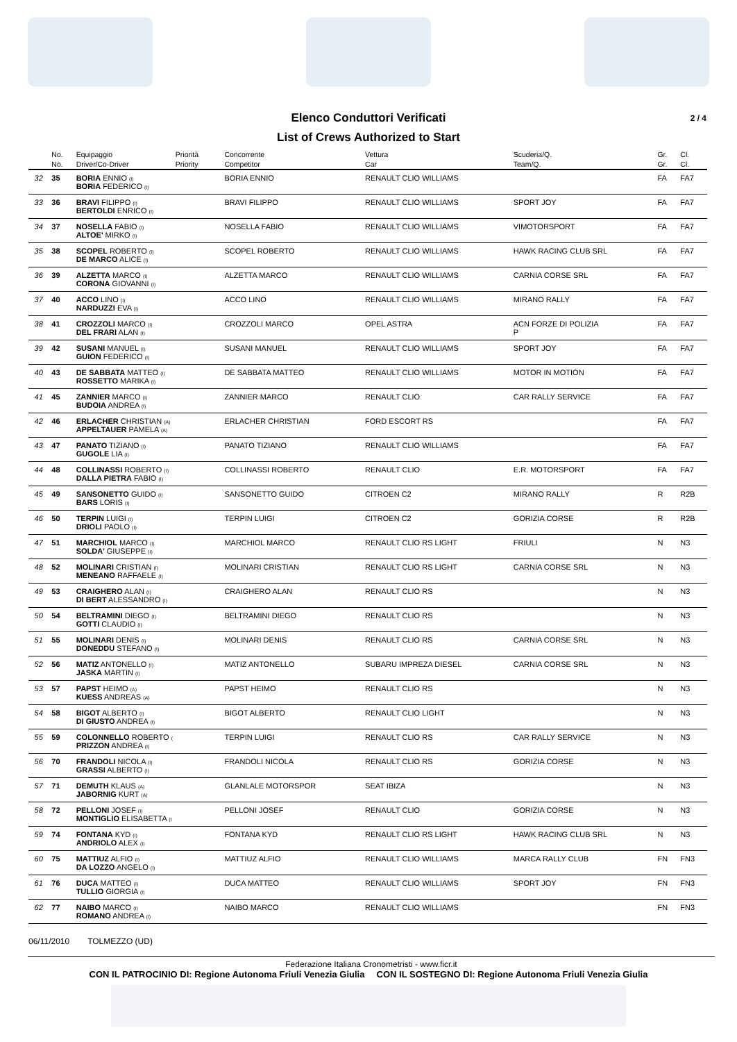Elenco Conduttori Verificati 2 / 4
List of Crews Authorized to Start
| | No. | Equipaggio | Priorità | Concorrente | Vettura | Scuderia/Q. | Gr. | Cl. |
| --- | --- | --- | --- | --- | --- | --- | --- | --- |
| | No. | Driver/Co-Driver | Priority | Competitor | Car | Team/Q. | Gr. | Cl. |
| 32 | 35 | BORIA ENNIO (I) BORIA FEDERICO (I) | | BORIA ENNIO | RENAULT CLIO WILLIAMS | | FA | FA7 |
| 33 | 36 | BRAVI FILIPPO (I) BERTOLDI ENRICO (I) | | BRAVI FILIPPO | RENAULT CLIO WILLIAMS | SPORT JOY | FA | FA7 |
| 34 | 37 | NOSELLA FABIO (I) ALTOE' MIRKO (I) | | NOSELLA FABIO | RENAULT CLIO WILLIAMS | VIMOTORSPORT | FA | FA7 |
| 35 | 38 | SCOPEL ROBERTO (I) DE MARCO ALICE (I) | | SCOPEL ROBERTO | RENAULT CLIO WILLIAMS | HAWK RACING CLUB SRL | FA | FA7 |
| 36 | 39 | ALZETTA MARCO (I) CORONA GIOVANNI (I) | | ALZETTA MARCO | RENAULT CLIO WILLIAMS | CARNIA CORSE SRL | FA | FA7 |
| 37 | 40 | ACCO LINO (I) NARDUZZI EVA (I) | | ACCO LINO | RENAULT CLIO WILLIAMS | MIRANO RALLY | FA | FA7 |
| 38 | 41 | CROZZOLI MARCO (I) DEL FRARI ALAN (I) | | CROZZOLI MARCO | OPEL ASTRA | ACN FORZE DI POLIZIA P | FA | FA7 |
| 39 | 42 | SUSANI MANUEL (I) GUION FEDERICO (I) | | SUSANI MANUEL | RENAULT CLIO WILLIAMS | SPORT JOY | FA | FA7 |
| 40 | 43 | DE SABBATA MATTEO (I) ROSSETTO MARIKA (I) | | DE SABBATA MATTEO | RENAULT CLIO WILLIAMS | MOTOR IN MOTION | FA | FA7 |
| 41 | 45 | ZANNIER MARCO (I) BUDOIA ANDREA (I) | | ZANNIER MARCO | RENAULT CLIO | CAR RALLY SERVICE | FA | FA7 |
| 42 | 46 | ERLACHER CHRISTIAN (A) APPELTAUER PAMELA (A) | | ERLACHER CHRISTIAN | FORD ESCORT RS | | FA | FA7 |
| 43 | 47 | PANATO TIZIANO (I) GUGOLE LIA (I) | | PANATO TIZIANO | RENAULT CLIO WILLIAMS | | FA | FA7 |
| 44 | 48 | COLLINASSI ROBERTO (I) DALLA PIETRA FABIO (I) | | COLLINASSI ROBERTO | RENAULT CLIO | E.R. MOTORSPORT | FA | FA7 |
| 45 | 49 | SANSONETTO GUIDO (I) BARS LORIS (I) | | SANSONETTO GUIDO | CITROEN C2 | MIRANO RALLY | R | R2B |
| 46 | 50 | TERPIN LUIGI (I) DRIOLI PAOLO (I) | | TERPIN LUIGI | CITROEN C2 | GORIZIA CORSE | R | R2B |
| 47 | 51 | MARCHIOL MARCO (I) SOLDA' GIUSEPPE (I) | | MARCHIOL MARCO | RENAULT CLIO RS LIGHT | FRIULI | N | N3 |
| 48 | 52 | MOLINARI CRISTIAN (I) MENEANO RAFFAELE (I) | | MOLINARI CRISTIAN | RENAULT CLIO RS LIGHT | CARNIA CORSE SRL | N | N3 |
| 49 | 53 | CRAIGHERO ALAN (I) DI BERT ALESSANDRO (I) | | CRAIGHERO ALAN | RENAULT CLIO RS | | N | N3 |
| 50 | 54 | BELTRAMINI DIEGO (I) GOTTI CLAUDIO (I) | | BELTRAMINI DIEGO | RENAULT CLIO RS | | N | N3 |
| 51 | 55 | MOLINARI DENIS (I) DONEDDU STEFANO (I) | | MOLINARI DENIS | RENAULT CLIO RS | CARNIA CORSE SRL | N | N3 |
| 52 | 56 | MATIZ ANTONELLO (I) JASKA MARTIN (I) | | MATIZ ANTONELLO | SUBARU IMPREZA DIESEL | CARNIA CORSE SRL | N | N3 |
| 53 | 57 | PAPST HEIMO (A) KUESS ANDREAS (A) | | PAPST HEIMO | RENAULT CLIO RS | | N | N3 |
| 54 | 58 | BIGOT ALBERTO (I) DI GIUSTO ANDREA (I) | | BIGOT ALBERTO | RENAULT CLIO LIGHT | | N | N3 |
| 55 | 59 | COLONNELLO ROBERTO ( PRIZZON ANDREA (I) | | TERPIN LUIGI | RENAULT CLIO RS | CAR RALLY SERVICE | N | N3 |
| 56 | 70 | FRANDOLI NICOLA (I) GRASSI ALBERTO (I) | | FRANDOLI NICOLA | RENAULT CLIO RS | GORIZIA CORSE | N | N3 |
| 57 | 71 | DEMUTH KLAUS (A) JABORNIG KURT (A) | | GLANLALE MOTORSPOR | SEAT IBIZA | | N | N3 |
| 58 | 72 | PELLONI JOSEF (I) MONTIGLIO ELISABETTA (I | | PELLONI JOSEF | RENAULT CLIO | GORIZIA CORSE | N | N3 |
| 59 | 74 | FONTANA KYD (I) ANDRIOLO ALEX (I) | | FONTANA KYD | RENAULT CLIO RS LIGHT | HAWK RACING CLUB SRL | N | N3 |
| 60 | 75 | MATTIUZ ALFIO (I) DA LOZZO ANGELO (I) | | MATTIUZ ALFIO | RENAULT CLIO WILLIAMS | MARCA RALLY CLUB | FN | FN3 |
| 61 | 76 | DUCA MATTEO (I) TULLIO GIORGIA (I) | | DUCA MATTEO | RENAULT CLIO WILLIAMS | SPORT JOY | FN | FN3 |
| 62 | 77 | NAIBO MARCO (I) ROMANO ANDREA (I) | | NAIBO MARCO | RENAULT CLIO WILLIAMS | | FN | FN3 |
06/11/2010 TOLMEZZO (UD)
Federazione Italiana Cronometristi - www.ficr.it
CON IL PATROCINIO DI: Regione Autonoma Friuli Venezia Giulia CON IL SOSTEGNO DI: Regione Autonoma Friuli Venezia Giulia